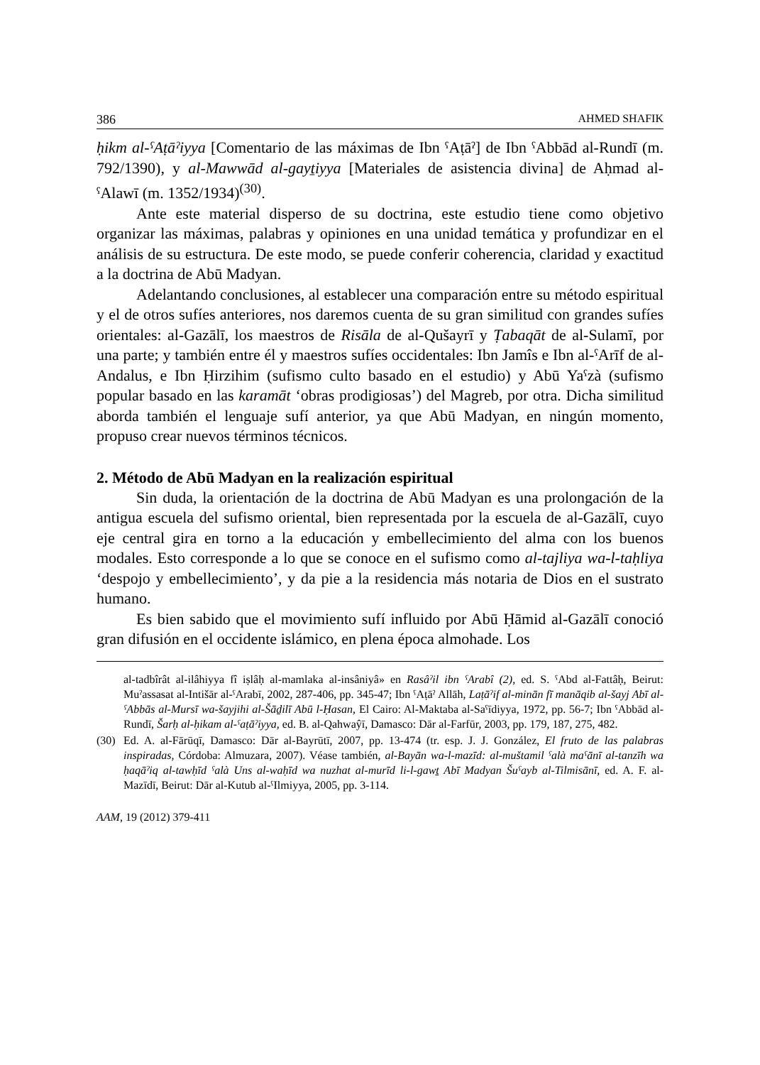386 AHMED SHAFIK
ḥikm al-ˁAṭāˀiyya [Comentario de las máximas de Ibn ˁAṭāˀ] de Ibn ˁAbbād al-Rundī (m. 792/1390), y al-Mawwād al-gayṯiyya [Materiales de asistencia divina] de Aḥmad al-ˁAlawī (m. 1352/1934)<sup>(30)</sup>.
Ante este material disperso de su doctrina, este estudio tiene como objetivo organizar las máximas, palabras y opiniones en una unidad temática y profundizar en el análisis de su estructura. De este modo, se puede conferir coherencia, claridad y exactitud a la doctrina de Abū Madyan.
Adelantando conclusiones, al establecer una comparación entre su método espiritual y el de otros sufíes anteriores, nos daremos cuenta de su gran similitud con grandes sufíes orientales: al-Gazālī, los maestros de Risāla de al-Qušayrī y Ṭabaqāt de al-Sulamī, por una parte; y también entre él y maestros sufíes occidentales: Ibn Jamîs e Ibn al-ˁArīf de al-Andalus, e Ibn Ḥirzihim (sufismo culto basado en el estudio) y Abū Yaˁzà (sufismo popular basado en las karamāt ‘obras prodigiosas’) del Magreb, por otra. Dicha similitud aborda también el lenguaje sufí anterior, ya que Abū Madyan, en ningún momento, propuso crear nuevos términos técnicos.
2. Método de Abū Madyan en la realización espiritual
Sin duda, la orientación de la doctrina de Abū Madyan es una prolongación de la antigua escuela del sufismo oriental, bien representada por la escuela de al-Gazālī, cuyo eje central gira en torno a la educación y embellecimiento del alma con los buenos modales. Esto corresponde a lo que se conoce en el sufismo como al-tajliya wa-l-taḥliya ‘despojo y embellecimiento’, y da pie a la residencia más notaria de Dios en el sustrato humano.
Es bien sabido que el movimiento sufí influido por Abū Ḥāmid al-Gazālī conoció gran difusión en el occidente islámico, en plena época almohade. Los
al-tadbîrât al-ilâhiyya fî iṣlâḥ al-mamlaka al-insâniyâ» en Rasâˀil ibn ˁArabî (2), ed. S. ˁAbd al-Fattâḥ, Beirut: Muˀassasat al-Intišār al-ˁArabī, 2002, 287-406, pp. 345-47; Ibn ˁAṭāˀ Allāh, Laṭāˀif al-minān fī manāqib al-šayj Abī al-ˁAbbās al-Mursī wa-šayjihi al-Šāḏilī Abū l-Ḥasan, El Cairo: Al-Maktaba al-Saˁīdiyya, 1972, pp. 56-7; Ibn ˁAbbād al-Rundī, Šarḥ al-ḥikam al-ˁaṭāˀiyya, ed. B. al-Qahwaŷī, Damasco: Dār al-Farfūr, 2003, pp. 179, 187, 275, 482.
(30) Ed. A. al-Fārūqī, Damasco: Dār al-Bayrūtī, 2007, pp. 13-474 (tr. esp. J. J. González, El fruto de las palabras inspiradas, Córdoba: Almuzara, 2007). Véase también, al-Bayān wa-l-mazīd: al-muštamil ˁalà maˁānī al-tanzīh wa ḥaqāˀiq al-tawḥīd ˁalà Uns al-waḥīd wa nuzhat al-murīd li-l-gawṯ Abī Madyan Šuˁayb al-Tilmisānī, ed. A. F. al-Mazīdī, Beirut: Dār al-Kutub al-ˁIlmiyya, 2005, pp. 3-114.
AAM, 19 (2012) 379-411